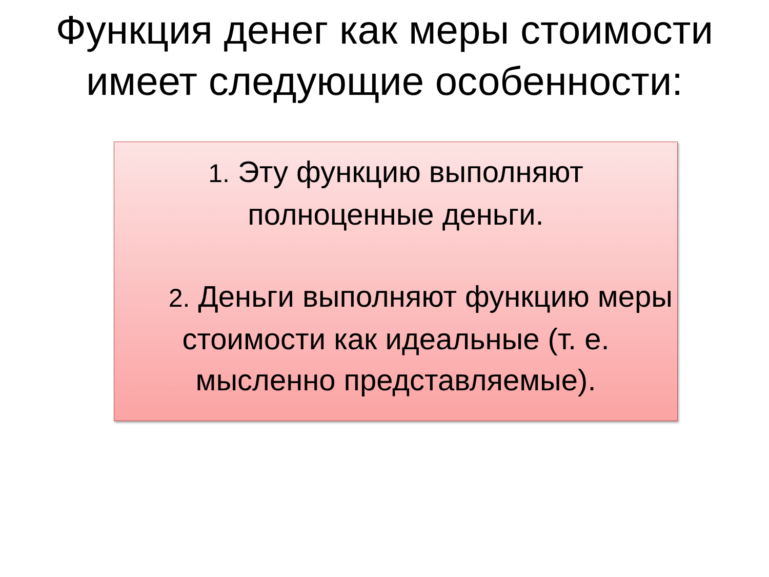Функция денег как меры стоимости имеет следующие особенности:
1. Эту функцию выполняют полноценные деньги.
2. Деньги выполняют функцию меры стоимости как идеальные (т. е. мысленно представляемые).